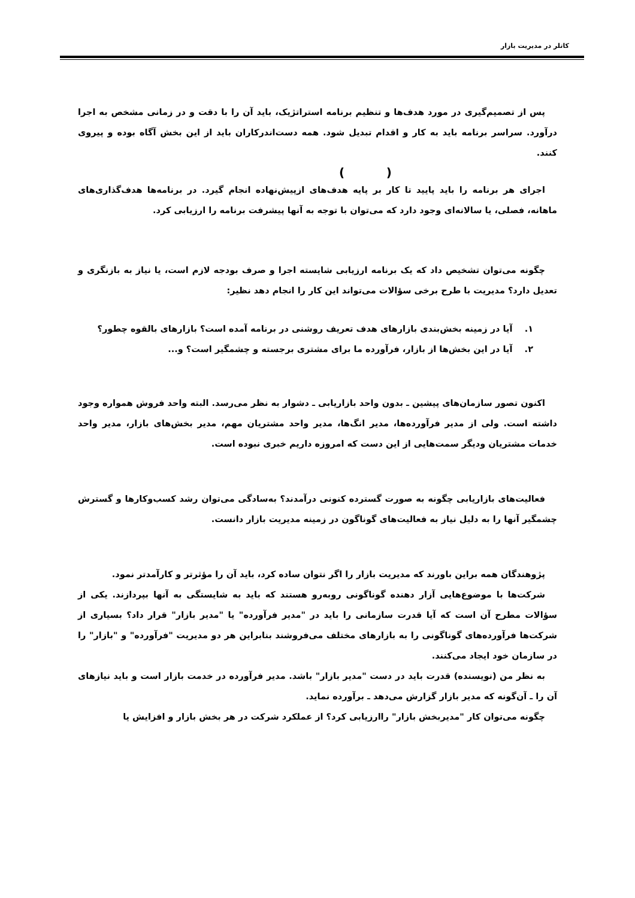کاتلر در مدیریت بازار
پس از تصمیم‌گیری در مورد هدف‌ها و تنظیم برنامه استراتژیک، باید آن را با دقت و در زمانی مشخص به اجرا درآورد. سراسر برنامه باید به کار و اقدام تبدیل شود. همه دست‌اندرکاران باید از این بخش آگاه بوده و پیروی کنند.
( )
اجرای هر برنامه را باید پایید تا کار بر پایه هدف‌های ازپیش‌نهاده انجام گیرد. در برنامه‌ها هدف‌گذاری‌های ماهانه، فصلی، یا سالانه‌ای وجود دارد که می‌توان با توجه به آنها پیشرفت برنامه را ارزیابی کرد.
چگونه می‌توان تشخیص داد که یک برنامه ارزیابی شایسته اجرا و صرف بودجه لازم است، یا نیاز به بازنگری و تعدیل دارد؟ مدیریت با طرح برخی سؤالات می‌تواند این کار را انجام دهد نظیر:
۱. آیا در زمینه بخش‌بندی بازارهای هدف تعریف روشنی در برنامه آمده است؟ بازارهای بالقوه چطور؟
۲. آیا در این بخش‌ها از بازار، فرآورده ما برای مشتری برجسته و چشمگیر است؟ و...
اکنون تصور سازمان‌های پیشین ـ بدون واحد بازاریابی ـ دشوار به نظر می‌رسد. البته واحد فروش همواره وجود داشته است. ولی از مدیر فرآورده‌ها، مدیر انگ‌ها، مدیر واحد مشتریان مهم، مدیر بخش‌های بازار، مدیر واحد خدمات مشتریان ودیگر سمت‌هایی از این دست که امروزه داریم خبری نبوده است.
فعالیت‌های بازاریابی چگونه به صورت گسترده کنونی درآمدند؟ به‌سادگی می‌توان رشد کسب‌وکارها و گسترش چشمگیر آنها را به دلیل نیاز به فعالیت‌های گوناگون در زمینه مدیریت بازار دانست.
پژوهندگان همه براین باورند که مدیریت بازار را اگر نتوان ساده کرد، باید آن را مؤثرتر و کارآمدتر نمود.
شرکت‌ها با موضوع‌هایی آزار دهنده گوناگونی روبه‌رو هستند که باید به شایستگی به آنها بپردازند. یکی از سؤالات مطرح آن است که آیا قدرت سازمانی را باید در "مدیر فرآورده" یا "مدیر بازار" قرار داد؟ بسیاری از شرکت‌ها فرآورده‌های گوناگونی را به بازارهای مختلف می‌فروشند بنابراین هر دو مدیریت "فرآورده" و "بازار" را در سازمان خود ایجاد می‌کنند.
به نظر من (نویسنده) قدرت باید در دست "مدیر بازار" باشد. مدیر فرآورده در خدمت بازار است و باید نیازهای آن را ـ آن‌گونه که مدیر بازار گزارش می‌دهد ـ برآورده نماید.
چگونه می‌توان کار "مدیربخش بازار" راارزیابی کرد؟ از عملکرد شرکت در هر بخش بازار و افزایش یا